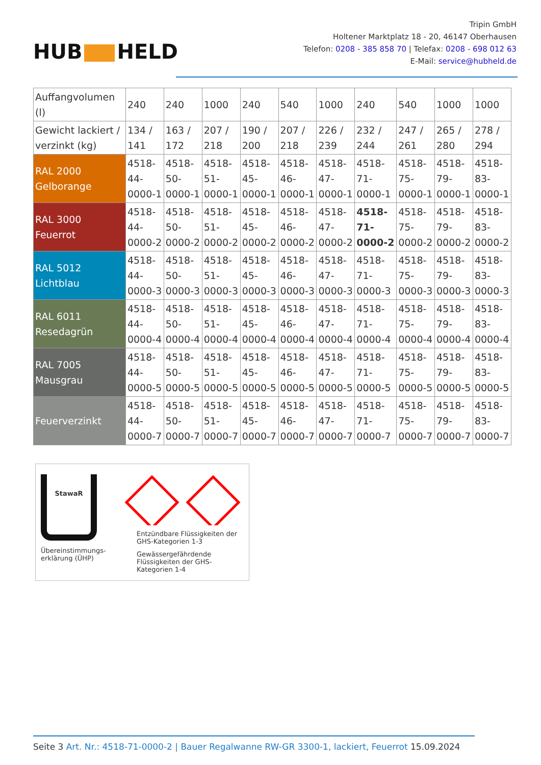HUB HELD
Tripin GmbH
Holtener Marktplatz 18 - 20, 46147 Oberhausen
Telefon: 0208 - 385 858 70 | Telefax: 0208 - 698 012 63
E-Mail: service@hubheld.de
| Auffangvolumen (l) | 240 | 240 | 1000 | 240 | 540 | 1000 | 240 | 540 | 1000 | 1000 |
| Gewicht lackiert / verzinkt (kg) | 134 / 141 | 163 / 172 | 207 / 218 | 190 / 200 | 207 / 218 | 226 / 239 | 232 / 244 | 247 / 261 | 265 / 280 | 278 / 294 |
| RAL 2000 Gelborange | 4518-44-0000-1 | 4518-50-0000-1 | 4518-51-0000-1 | 4518-45-0000-1 | 4518-46-0000-1 | 4518-47-0000-1 | 4518-71-0000-1 | 4518-75-0000-1 | 4518-79-0000-1 | 4518-83-0000-1 |
| RAL 3000 Feuerrot | 4518-44-0000-2 | 4518-50-0000-2 | 4518-51-0000-2 | 4518-45-0000-2 | 4518-46-0000-2 | 4518-47-0000-2 | 4518-71-0000-2 | 4518-75-0000-2 | 4518-79-0000-2 | 4518-83-0000-2 |
| RAL 5012 Lichtblau | 4518-44-0000-3 | 4518-50-0000-3 | 4518-51-0000-3 | 4518-45-0000-3 | 4518-46-0000-3 | 4518-47-0000-3 | 4518-71-0000-3 | 4518-75-0000-3 | 4518-79-0000-3 | 4518-83-0000-3 |
| RAL 6011 Resedagrün | 4518-44-0000-4 | 4518-50-0000-4 | 4518-51-0000-4 | 4518-45-0000-4 | 4518-46-0000-4 | 4518-47-0000-4 | 4518-71-0000-4 | 4518-75-0000-4 | 4518-79-0000-4 | 4518-83-0000-4 |
| RAL 7005 Mausgrau | 4518-44-0000-5 | 4518-50-0000-5 | 4518-51-0000-5 | 4518-45-0000-5 | 4518-46-0000-5 | 4518-47-0000-5 | 4518-71-0000-5 | 4518-75-0000-5 | 4518-79-0000-5 | 4518-83-0000-5 |
| Feuerverzinkt | 4518-44-0000-7 | 4518-50-0000-7 | 4518-51-0000-7 | 4518-45-0000-7 | 4518-46-0000-7 | 4518-47-0000-7 | 4518-71-0000-7 | 4518-75-0000-7 | 4518-79-0000-7 | 4518-83-0000-7 |
StawaR
Übereinstimmungs-erklärung (ÜHP)
Entzündbare Flüssigkeiten der GHS-Kategorien 1-3
Gewässergefährdende Flüssigkeiten der GHS-Kategorien 1-4
Seite 3 Art. Nr.: 4518-71-0000-2 | Bauer Regalwanne RW-GR 3300-1, lackiert, Feuerrot 15.09.2024